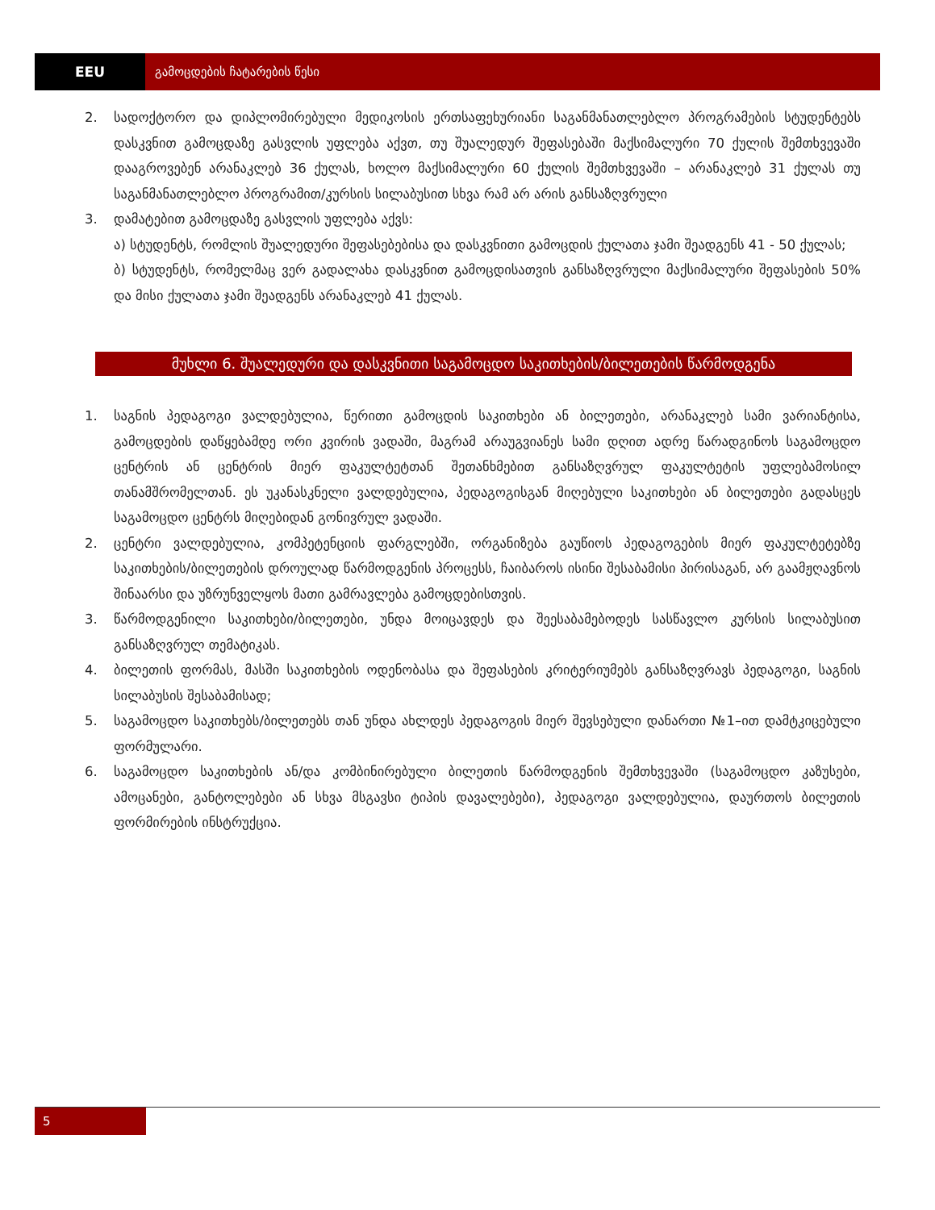EEU გამოცდების ჩატარების წესი
2. სადოქტორო და დიპლომირებული მედიკოსის ერთსაფეხურიანი საგანმანათლებლო პროგრამების სტუდენტებს დასკვნით გამოცდაზე გასვლის უფლება აქვთ, თუ შუალედურ შეფასებაში მაქსიმალური 70 ქულის შემთხვევაში დააგროვებენ არანაკლებ 36 ქულას, ხოლო მაქსიმალური 60 ქულის შემთხვევაში – არანაკლებ 31 ქულას თუ საგანმანათლებლო პროგრამით/კურსის სილაბუსით სხვა რამ არ არის განსაზღვრული
3. დამატებით გამოცდაზე გასვლის უფლება აქვს:
ა) სტუდენტს, რომლის შუალედური შეფასებებისა და დასკვნითი გამოცდის ქულათა ჯამი შეადგენს 41 - 50 ქულას;
ბ) სტუდენტს, რომელმაც ვერ გადალახა დასკვნით გამოცდისათვის განსაზღვრული მაქსიმალური შეფასების 50% და მისი ქულათა ჯამი შეადგენს არანაკლებ 41 ქულას.
მუხლი 6. შუალედური და დასკვნითი საგამოცდო საკითხების/ბილეთების წარმოდგენა
1. საგნის პედაგოგი ვალდებულია, წერითი გამოცდის საკითხები ან ბილეთები, არანაკლებ სამი ვარიანტისა, გამოცდების დაწყებამდე ორი კვირის ვადაში, მაგრამ არაუგვიანეს სამი დღით ადრე წარადგინოს საგამოცდო ცენტრის ან ცენტრის მიერ ფაკულტეტთან შეთანხმებით განსაზღვრულ ფაკულტეტის უფლებამოსილ თანამშრომელთან. ეს უკანასკნელი ვალდებულია, პედაგოგისგან მიღებული საკითხები ან ბილეთები გადასცეს საგამოცდო ცენტრს მიღებიდან გონივრულ ვადაში.
2. ცენტრი ვალდებულია, კომპეტენციის ფარგლებში, ორგანიზება გაუწიოს პედაგოგების მიერ ფაკულტეტებზე საკითხების/ბილეთების დროულად წარმოდგენის პროცესს, ჩაიბაროს ისინი შესაბამისი პირისაგან, არ გაამჟღავნოს შინაარსი და უზრუნველყოს მათი გამრავლება გამოცდებისთვის.
3. წარმოდგენილი საკითხები/ბილეთები, უნდა მოიცავდეს და შეესაბამებოდეს სასწავლო კურსის სილაბუსით განსაზღვრულ თემატიკას.
4. ბილეთის ფორმას, მასში საკითხების ოდენობასა და შეფასების კრიტერიუმებს განსაზღვრავს პედაგოგი, საგნის სილაბუსის შესაბამისად;
5. საგამოცდო საკითხებს/ბილეთებს თან უნდა ახლდეს პედაგოგის მიერ შევსებული დანართი №1–ით დამტკიცებული ფორმულარი.
6. საგამოცდო საკითხების ან/და კომბინირებული ბილეთის წარმოდგენის შემთხვევაში (საგამოცდო კაზუსები, ამოცანები, განტოლებები ან სხვა მსგავსი ტიპის დავალებები), პედაგოგი ვალდებულია, დაურთოს ბილეთის ფორმირების ინსტრუქცია.
5